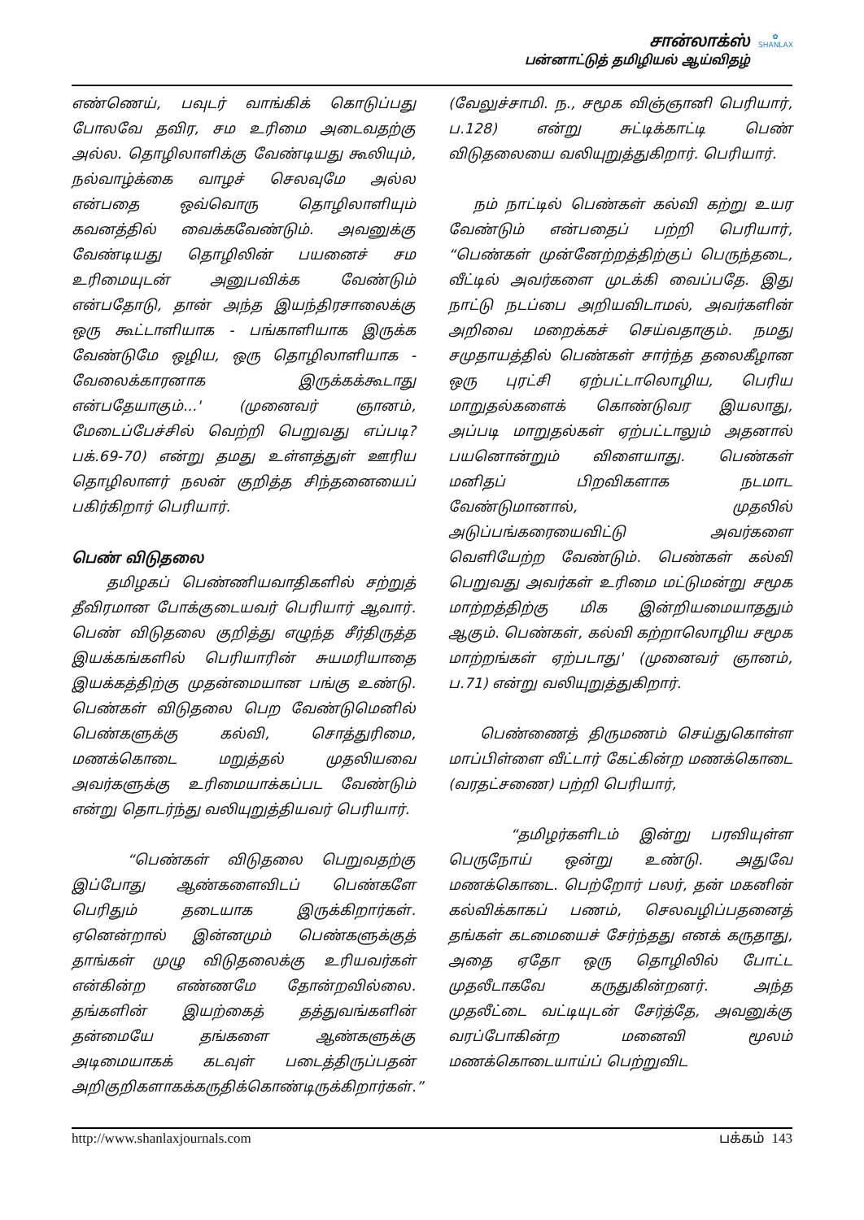✿
SHANLAX
சான்லாக்ஸ்
பன்னாட்டுத் தமிழியல் ஆய்விதழ்
எண்ணெய், பவுடர் வாங்கிக் கொடுப்பது போலவே தவிர, சம உரிமை அடைவதற்கு அல்ல. தொழிலாளிக்கு வேண்டியது கூலியும், நல்வாழ்க்கை வாழச் செலவுமே அல்ல என்பதை ஒவ்வொரு தொழிலாளியும் கவனத்தில் வைக்கவேண்டும். அவனுக்கு வேண்டியது தொழிலின் பயனைச் சம உரிமையுடன் அனுபவிக்க வேண்டும் என்பதோடு, தான் அந்த இயந்திரசாலைக்கு ஒரு கூட்டாளியாக - பங்காளியாக இருக்க வேண்டுமே ஒழிய, ஒரு தொழிலாளியாக - வேலைக்காரனாக இருக்கக்கூடாது என்பதேயாகும்...' (முனைவர் ஞானம், மேடைப்பேச்சில் வெற்றி பெறுவது எப்படி? பக்.69-70) என்று தமது உள்ளத்துள் ஊரிய தொழிலாளர் நலன் குறித்த சிந்தனையைப் பகிர்கிறார் பெரியார்.
பெண் விடுதலை
தமிழகப் பெண்ணியவாதிகளில் சற்றுத் தீவிரமான போக்குடையவர் பெரியார் ஆவார். பெண் விடுதலை குறித்து எழுந்த சீர்திருத்த இயக்கங்களில் பெரியாரின் சுயமரியாதை இயக்கத்திற்கு முதன்மையான பங்கு உண்டு. பெண்கள் விடுதலை பெற வேண்டுமெனில் பெண்களுக்கு கல்வி, சொத்துரிமை, மணக்கொடை மறுத்தல் முதலியவை அவர்களுக்கு உரிமையாக்கப்பட வேண்டும் என்று தொடர்ந்து வலியுறுத்தியவர் பெரியார்.
“பெண்கள் விடுதலை பெறுவதற்கு இப்போது ஆண்களைவிடப் பெண்களே பெரிதும் தடையாக இருக்கிறார்கள். ஏனென்றால் இன்னமும் பெண்களுக்குத் தாங்கள் முழு விடுதலைக்கு உரியவர்கள் என்கின்ற எண்ணமே தோன்றவில்லை. தங்களின் இயற்கைத் தத்துவங்களின் தன்மையே தங்களை ஆண்களுக்கு அடிமையாகக் கடவுள் படைத்திருப்பதன் அறிகுறிகளாகக்கருதிக்கொண்டிருக்கிறார்கள்.”
(வேலுச்சாமி. ந., சமூக விஞ்ஞானி பெரியார், ப.128) என்று சுட்டிக்காட்டி பெண் விடுதலையை வலியுறுத்துகிறார். பெரியார்.
நம் நாட்டில் பெண்கள் கல்வி கற்று உயர வேண்டும் என்பதைப் பற்றி பெரியார், “பெண்கள் முன்னேற்றத்திற்குப் பெருந்தடை, வீட்டில் அவர்களை முடக்கி வைப்பதே. இது நாட்டு நடப்பை அறியவிடாமல், அவர்களின் அறிவை மறைக்கச் செய்வதாகும். நமது சமுதாயத்தில் பெண்கள் சார்ந்த தலைகீழான ஒரு புரட்சி ஏற்பட்டாலொழிய, பெரிய மாறுதல்களைக் கொண்டுவர இயலாது, அப்படி மாறுதல்கள் ஏற்பட்டாலும் அதனால் பயனொன்றும் விளையாது. பெண்கள் மனிதப் பிறவிகளாக நடமாட வேண்டுமானால், முதலில் அடுப்பங்கரையைவிட்டு அவர்களை வெளியேற்ற வேண்டும். பெண்கள் கல்வி பெறுவது அவர்கள் உரிமை மட்டுமன்று சமூக மாற்றத்திற்கு மிக இன்றியமையாததும் ஆகும். பெண்கள், கல்வி கற்றாலொழிய சமூக மாற்றங்கள் ஏற்படாது' (முனைவர் ஞானம், ப.71) என்று வலியுறுத்துகிறார்.
பெண்ணைத் திருமணம் செய்துகொள்ள மாப்பிள்ளை வீட்டார் கேட்கின்ற மணக்கொடை (வரதட்சணை) பற்றி பெரியார்,
“தமிழர்களிடம் இன்று பரவியுள்ள பெருநோய் ஒன்று உண்டு. அதுவே மணக்கொடை. பெற்றோர் பலர், தன் மகனின் கல்விக்காகப் பணம், செலவழிப்பதனைத் தங்கள் கடமையைச் சேர்ந்தது எனக் கருதாது, அதை ஏதோ ஒரு தொழிலில் போட்ட முதலீடாகவே கருதுகின்றனர். அந்த முதலீட்டை வட்டியுடன் சேர்த்தே, அவனுக்கு வரப்போகின்ற மனைவி மூலம் மணக்கொடையாய்ப் பெற்றுவிட
http://www.shanlaxjournals.com பக்கம் 143